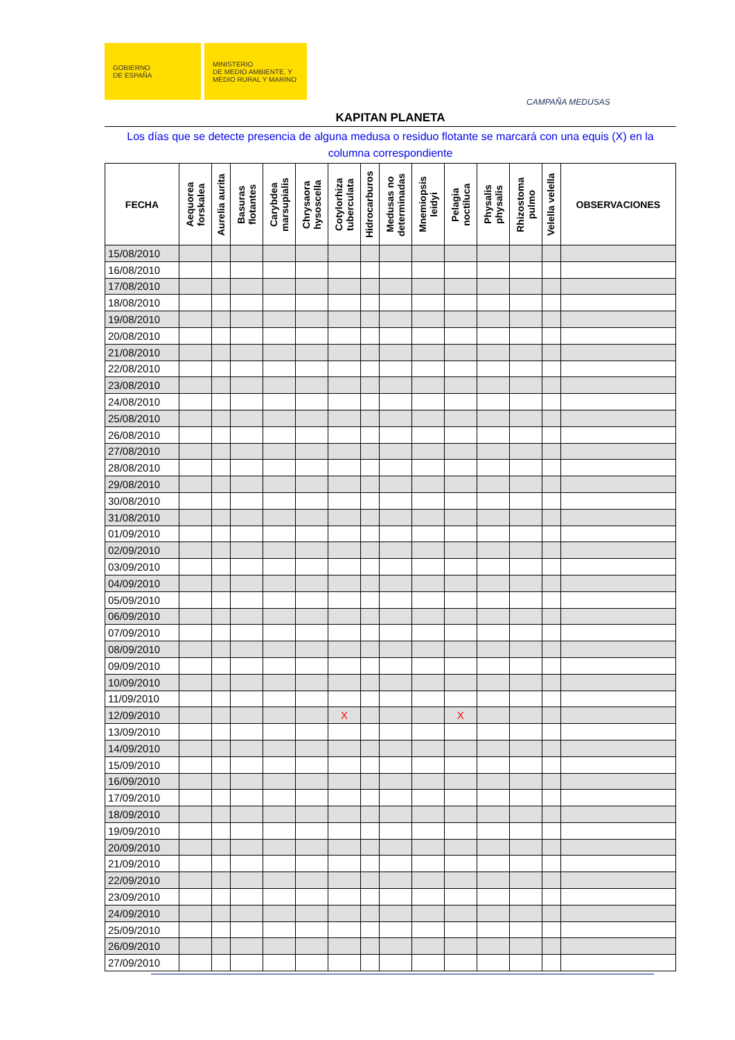GOBIERNO
DE ESPAÑA
MINISTERIO
DE MEDIO AMBIENTE, Y
MEDIO RURAL Y MARINO
CAMPAÑA MEDUSAS
KAPITAN PLANETA
Los días que se detecte presencia de alguna medusa o residuo flotante se marcará con una equis (X) en la columna correspondiente
| FECHA | Aequorea forskalea | Aurelia aurita | Basuras flotantes | Carybdea marsupialis | Chrysaora hysoscella | Cotylorhiza tuberculata | Hidrocarburos | Medusas no determinadas | Mnemiopsis leidyi | Pelagia noctiluca | Physalis physalis | Rhizostoma pulmo | Velella velella | OBSERVACIONES |
| --- | --- | --- | --- | --- | --- | --- | --- | --- | --- | --- | --- | --- | --- | --- |
| 15/08/2010 | | | | | | | | | | | | | | |
| 16/08/2010 | | | | | | | | | | | | | | |
| 17/08/2010 | | | | | | | | | | | | | | |
| 18/08/2010 | | | | | | | | | | | | | | |
| 19/08/2010 | | | | | | | | | | | | | | |
| 20/08/2010 | | | | | | | | | | | | | | |
| 21/08/2010 | | | | | | | | | | | | | | |
| 22/08/2010 | | | | | | | | | | | | | | |
| 23/08/2010 | | | | | | | | | | | | | | |
| 24/08/2010 | | | | | | | | | | | | | | |
| 25/08/2010 | | | | | | | | | | | | | | |
| 26/08/2010 | | | | | | | | | | | | | | |
| 27/08/2010 | | | | | | | | | | | | | | |
| 28/08/2010 | | | | | | | | | | | | | | |
| 29/08/2010 | | | | | | | | | | | | | | |
| 30/08/2010 | | | | | | | | | | | | | | |
| 31/08/2010 | | | | | | | | | | | | | | |
| 01/09/2010 | | | | | | | | | | | | | | |
| 02/09/2010 | | | | | | | | | | | | | | |
| 03/09/2010 | | | | | | | | | | | | | | |
| 04/09/2010 | | | | | | | | | | | | | | |
| 05/09/2010 | | | | | | | | | | | | | | |
| 06/09/2010 | | | | | | | | | | | | | | |
| 07/09/2010 | | | | | | | | | | | | | | |
| 08/09/2010 | | | | | | | | | | | | | | |
| 09/09/2010 | | | | | | | | | | | | | | |
| 10/09/2010 | | | | | | | | | | | | | | |
| 11/09/2010 | | | | | | | | | | | | | | |
| 12/09/2010 | | | | | | X | | | | X | | | | |
| 13/09/2010 | | | | | | | | | | | | | | |
| 14/09/2010 | | | | | | | | | | | | | | |
| 15/09/2010 | | | | | | | | | | | | | | |
| 16/09/2010 | | | | | | | | | | | | | | |
| 17/09/2010 | | | | | | | | | | | | | | |
| 18/09/2010 | | | | | | | | | | | | | | |
| 19/09/2010 | | | | | | | | | | | | | | |
| 20/09/2010 | | | | | | | | | | | | | | |
| 21/09/2010 | | | | | | | | | | | | | | |
| 22/09/2010 | | | | | | | | | | | | | | |
| 23/09/2010 | | | | | | | | | | | | | | |
| 24/09/2010 | | | | | | | | | | | | | | |
| 25/09/2010 | | | | | | | | | | | | | | |
| 26/09/2010 | | | | | | | | | | | | | | |
| 27/09/2010 | | | | | | | | | | | | | | |